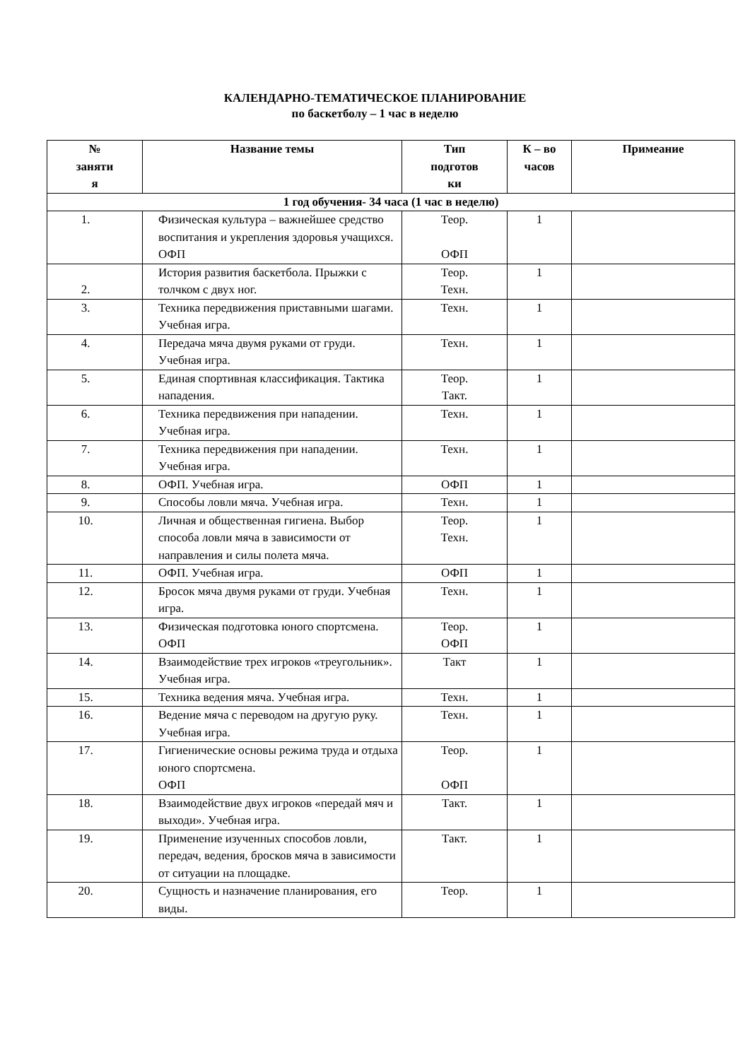КАЛЕНДАРНО-ТЕМАТИЧЕСКОЕ ПЛАНИРОВАНИЕ
по баскетболу – 1 час в неделю
| № заняти я | Название темы | Тип подготов ки | К – во часов | Примеание |
| --- | --- | --- | --- | --- |
| 1 год обучения- 34 часа (1 час в неделю) | | | | |
| 1. | Физическая культура – важнейшее средство воспитания и укрепления здоровья учащихся. ОФП | Теор. ОФП | 1 | |
| 2. | История развития баскетбола. Прыжки с толчком с двух ног. | Теор. Техн. | 1 | |
| 3. | Техника передвижения приставными шагами. Учебная игра. | Техн. | 1 | |
| 4. | Передача мяча двумя руками от груди. Учебная игра. | Техн. | 1 | |
| 5. | Единая спортивная классификация. Тактика нападения. | Теор. Такт. | 1 | |
| 6. | Техника передвижения при нападении. Учебная игра. | Техн. | 1 | |
| 7. | Техника передвижения при нападении. Учебная игра. | Техн. | 1 | |
| 8. | ОФП. Учебная игра. | ОФП | 1 | |
| 9. | Способы ловли мяча. Учебная игра. | Техн. | 1 | |
| 10. | Личная и общественная гигиена. Выбор способа ловли мяча в зависимости от направления и силы полета мяча. | Теор. Техн. | 1 | |
| 11. | ОФП. Учебная игра. | ОФП | 1 | |
| 12. | Бросок мяча двумя руками от груди. Учебная игра. | Техн. | 1 | |
| 13. | Физическая подготовка юного спортсмена. ОФП | Теор. ОФП | 1 | |
| 14. | Взаимодействие трех игроков «треугольник». Учебная игра. | Такт | 1 | |
| 15. | Техника ведения мяча. Учебная игра. | Техн. | 1 | |
| 16. | Ведение мяча с переводом на другую руку. Учебная игра. | Техн. | 1 | |
| 17. | Гигиенические основы режима труда и отдыха юного спортсмена. ОФП | Теор. ОФП | 1 | |
| 18. | Взаимодействие двух игроков «передай мяч и выходи». Учебная игра. | Такт. | 1 | |
| 19. | Применение изученных способов ловли, передач, ведения, бросков мяча в зависимости от ситуации на площадке. | Такт. | 1 | |
| 20. | Сущность и назначение планирования, его виды. | Теор. | 1 | |